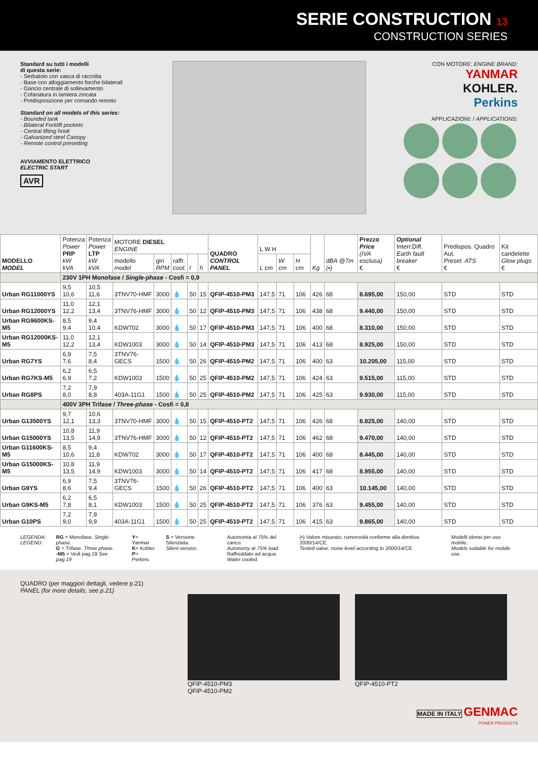SERIE CONSTRUCTION 13
CONSTRUCTION SERIES
Standard su tutti i modelli
di questa serie:
- Serbatoio con vasca di raccolta
- Base con alloggiamento forche bilaterali
- Gancio centrale di sollevamento
- Cofanatura in lamiera zincata
- Predisposizione per comando remoto
Standard on all models of this series:
- Bounded tank
- Bilateral Forklift pockets
- Central lifting hook
- Galvanized steel Canopy
- Remote control presetting
AVVIAMENTO ELETTRICO
ELECTRIC START
AVR
CON MOTORE: ENGINE BRAND:
YANMAR
KOHLER.
Perkins
APPLICAZIONI: / APPLICATIONS:
| MODELLO MODEL | Potenza Power PRP kW kVA | Potenza Power LTP kW kVA | MOTORE DIESEL ENGINE | | | | | QUADRO CONTROL PANEL | L W H | | | Kg | dBA @7m (•) | Prezzo Price (IVA esclusa) € | Optional Interr.Diff. Earth fault breaker € | Predispos. Quadro Aut. Preset. ATS € | Kit candelette Glow plugs € |
| --- | --- | --- | --- | --- | --- | --- | --- | --- | --- | --- | --- | --- | --- | --- | --- | --- | --- |
| | | | modello model | giri RPM | raffr. cool. | l | h | | L cm | W cm | H cm | | | | | | |
| | 230V 1PH Monofase / Single-phase - Cosfi = 0,9 | | | | | | | | | | | | | | | | |
| Urban RG11000YS | 9,5 10,6 | 10,5 11,6 | 3TNV70-HMF | 3000 | 💧 | 50 | 15 | QFIP-4510-PM3 | 147,5 | 71 | 106 | 426 | 68 | 8.695,00 | 150,00 | STD | STD |
| Urban RG12000YS | 11,0 12,2 | 12,1 13,4 | 3TNV76-HMF | 3000 | 💧 | 50 | 12 | QFIP-4510-PM3 | 147,5 | 71 | 106 | 438 | 68 | 9.440,00 | 150,00 | STD | STD |
| Urban RG9600KS-M5 | 8,5 9,4 | 9,4 10,4 | KDW702 | 3000 | 💧 | 50 | 17 | QFIP-4510-PM3 | 147,5 | 71 | 106 | 400 | 68 | 8.310,00 | 150,00 | STD | STD |
| Urban RG12000KS-M5 | 11,0 12,2 | 12,1 13,4 | KDW1003 | 3000 | 💧 | 50 | 14 | QFIP-4510-PM3 | 147,5 | 71 | 106 | 413 | 68 | 8.925,00 | 150,00 | STD | STD |
| Urban RG7YS | 6,9 7,6 | 7,5 8,4 | 3TNV76-GECS | 1500 | 💧 | 50 | 26 | QFIP-4510-PM2 | 147,5 | 71 | 106 | 400 | 63 | 10.205,00 | 115,00 | STD | STD |
| Urban RG7KS-M5 | 6,2 6,9 | 6,5 7,2 | KDW1003 | 1500 | 💧 | 50 | 25 | QFIP-4510-PM2 | 147,5 | 71 | 106 | 424 | 63 | 9.515,00 | 115,00 | STD | STD |
| Urban RG8PS | 7,2 8,0 | 7,9 8,8 | 403A-11G1 | 1500 | 💧 | 50 | 25 | QFIP-4510-PM2 | 147,5 | 71 | 106 | 425 | 63 | 9.930,00 | 115,00 | STD | STD |
| | 400V 3PH Trifase / Three-phase - Cosfi = 0,8 | | | | | | | | | | | | | | | | |
| Urban G13500YS | 9,7 12,1 | 10,6 13,3 | 3TNV70-HMF | 3000 | 💧 | 50 | 15 | QFIP-4510-PT2 | 147,5 | 71 | 106 | 426 | 68 | 8.825,00 | 140,00 | STD | STD |
| Urban G15000YS | 10,8 13,5 | 11,9 14,9 | 3TNV76-HMF | 3000 | 💧 | 50 | 12 | QFIP-4510-PT2 | 147,5 | 71 | 106 | 462 | 68 | 9.470,00 | 140,00 | STD | STD |
| Urban G11600KS-M5 | 8,5 10,6 | 9,4 11,8 | KDW702 | 3000 | 💧 | 50 | 17 | QFIP-4510-PT2 | 147,5 | 71 | 106 | 400 | 68 | 8.445,00 | 140,00 | STD | STD |
| Urban G15000KS-M5 | 10,8 13,5 | 11,9 14,9 | KDW1003 | 3000 | 💧 | 50 | 14 | QFIP-4510-PT2 | 147,5 | 71 | 106 | 417 | 68 | 8.955,00 | 140,00 | STD | STD |
| Urban G9YS | 6,9 8,6 | 7,5 9,4 | 3TNV76-GECS | 1500 | 💧 | 50 | 26 | QFIP-4510-PT2 | 147,5 | 71 | 106 | 400 | 63 | 10.145,00 | 140,00 | STD | STD |
| Urban G9KS-M5 | 6,2 7,8 | 6,5 8,1 | KDW1003 | 1500 | 💧 | 50 | 25 | QFIP-4510-PT2 | 147,5 | 71 | 106 | 376 | 63 | 9.455,00 | 140,00 | STD | STD |
| Urban G10PS | 7,2 9,0 | 7,9 9,9 | 403A-11G1 | 1500 | 💧 | 50 | 25 | QFIP-4510-PT2 | 147,5 | 71 | 106 | 415 | 63 | 9.865,00 | 140,00 | STD | STD |
LEGENDA:
LEGEND:
RG = Monofase. Single phase.
G = Trifase. Three phase.
-M5 = Vedi pag.19 See pag.19
Y= Yanmar
K= Kohler
P= Perkins
S = Versione Silenziata.
Silent version.
Autonomia al 75% del carico.
Autonomy at 75% load.
Raffreddato ad acqua.
Water cooled.
(•) Valore misurato, rumorosità conforme alla direttiva 2000/14/CE.
Tested value, noise level according to 2000/14/CE.
Modelli idonei per uso mobile.
Models suitable for mobile use.
QUADRO (per maggiori dettagli, vedere p.21)
PANEL (for more details, see p.21)
QFIP-4510-PM3
QFIP-4510-PM2
QFIP-4510-PT2
MADE IN ITALY GENMAC
POWER PRODUCTS